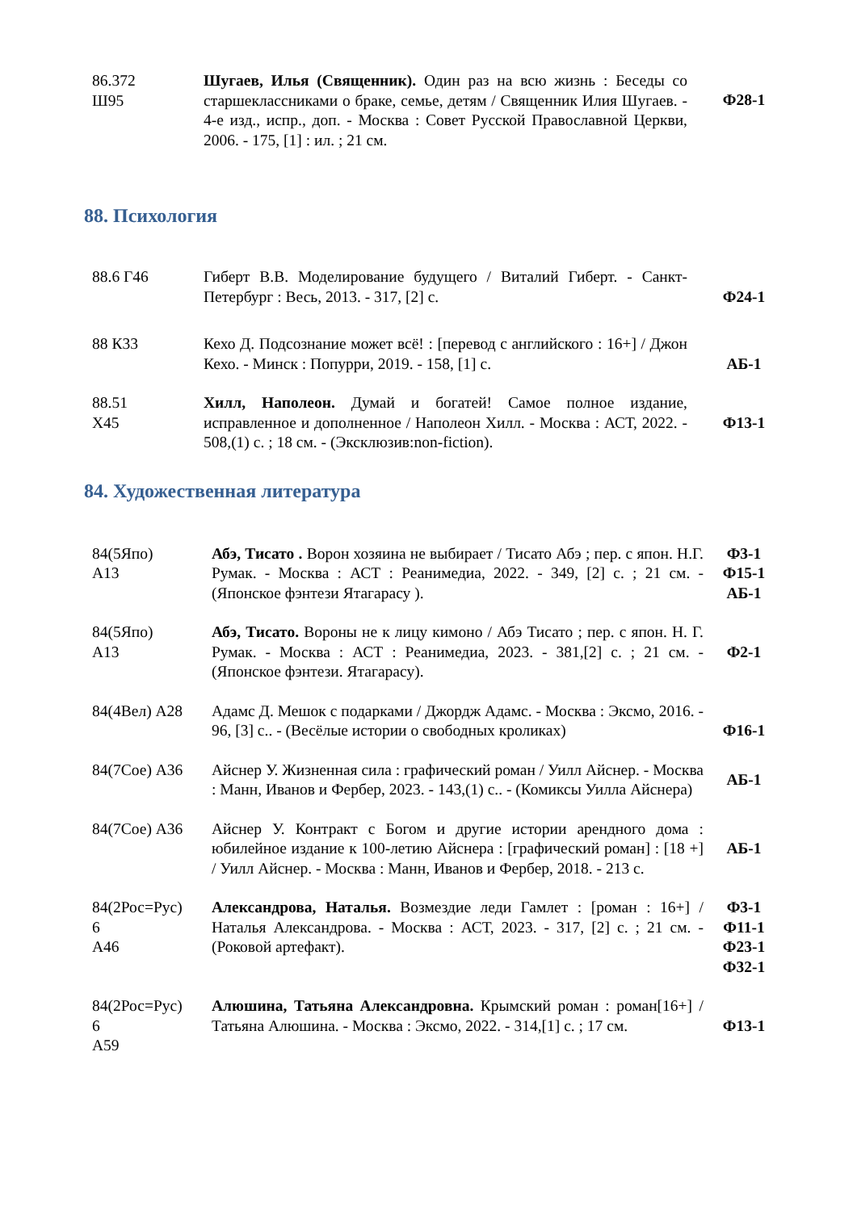| 86.372 Ш95 | Шугаев, Илья (Священник). Один раз на всю жизнь : Беседы со старшеклассниками о браке, семье, детям / Священник Илия Шугаев. - 4-е изд., испр., доп. - Москва : Совет Русской Православной Церкви, 2006. - 175, [1] : ил. ; 21 см. | Ф28-1 |
88. Психология
| 88.6 Г46 | Гиберт В.В. Моделирование будущего / Виталий Гиберт. - Санкт-Петербург : Весь, 2013. - 317, [2] с. | Ф24-1 |
| 88 К33 | Кехо Д. Подсознание может всё! : [перевод с английского : 16+] / Джон Кехо. - Минск : Попурри, 2019. - 158, [1] с. | АБ-1 |
| 88.51 Х45 | Хилл, Наполеон. Думай и богатей! Самое полное издание, исправленное и дополненное / Наполеон Хилл. - Москва : АСТ, 2022. - 508,(1) с. ; 18 см. - (Эксклюзив:non-fiction). | Ф13-1 |
84. Художественная литература
| 84(5Япо) А13 | Абэ, Тисато . Ворон хозяина не выбирает / Тисато Абэ ; пер. с япон. Н.Г. Румак. - Москва : АСТ : Реанимедиа, 2022. - 349, [2] с. ; 21 см. - (Японское фэнтези Ятагарасу ). | Ф3-1 Ф15-1 АБ-1 |
| 84(5Япо) А13 | Абэ, Тисато. Вороны не к лицу кимоно / Абэ Тисато ; пер. с япон. Н. Г. Румак. - Москва : АСТ : Реанимедиа, 2023. - 381,[2] с. ; 21 см. - (Японское фэнтези. Ятагарасу). | Ф2-1 |
| 84(4Вел) А28 | Адамс Д. Мешок с подарками / Джордж Адамс. - Москва : Эксмо, 2016. - 96, [3] с.. - (Весёлые истории о свободных кроликах) | Ф16-1 |
| 84(7Сое) А36 | Айснер У. Жизненная сила : графический роман / Уилл Айснер. - Москва : Манн, Иванов и Фербер, 2023. - 143,(1) с.. - (Комиксы Уилла Айснера) | АБ-1 |
| 84(7Сое) А36 | Айснер У. Контракт с Богом и другие истории арендного дома : юбилейное издание к 100-летию Айснера : [графический роман] : [18 +] / Уилл Айснер. - Москва : Манн, Иванов и Фербер, 2018. - 213 с. | АБ-1 |
| 84(2Рос=Рус) 6 А46 | Александрова, Наталья. Возмездие леди Гамлет : [роман : 16+] / Наталья Александрова. - Москва : АСТ, 2023. - 317, [2] с. ; 21 см. - (Роковой артефакт). | Ф3-1 Ф11-1 Ф23-1 Ф32-1 |
| 84(2Рос=Рус) 6 А59 | Алюшина, Татьяна Александровна. Крымский роман : роман[16+] / Татьяна Алюшина. - Москва : Эксмо, 2022. - 314,[1] с. ; 17 см. | Ф13-1 |